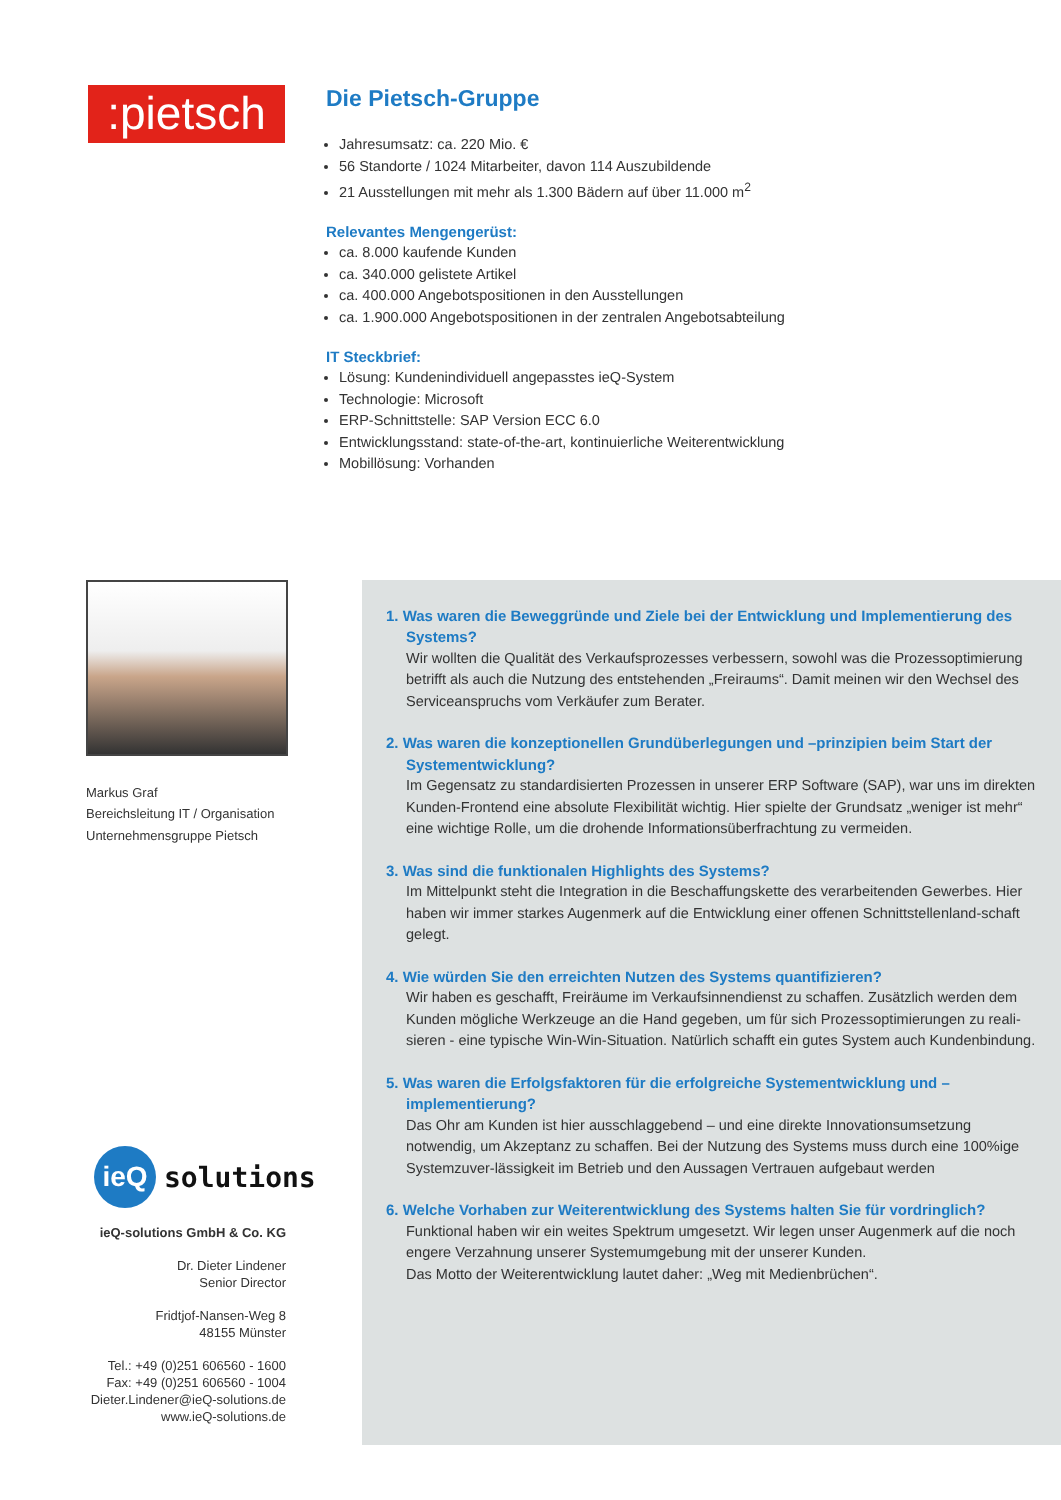:pietsch
Die Pietsch-Gruppe
Jahresumsatz: ca. 220 Mio. €
56 Standorte / 1024 Mitarbeiter, davon 114 Auszubildende
21 Ausstellungen mit mehr als 1.300 Bädern auf über 11.000 m<sup>2</sup>
Relevantes Mengengerüst:
ca. 8.000 kaufende Kunden
ca. 340.000 gelistete Artikel
ca. 400.000 Angebotspositionen in den Ausstellungen
ca. 1.900.000 Angebotspositionen in der zentralen Angebotsabteilung
IT Steckbrief:
Lösung: Kundenindividuell angepasstes ieQ-System
Technologie: Microsoft
ERP-Schnittstelle: SAP Version ECC 6.0
Entwicklungsstand: state-of-the-art, kontinuierliche Weiterentwicklung
Mobillösung: Vorhanden
Markus Graf
Bereichsleitung IT / Organisation
Unternehmensgruppe Pietsch
ieQ
solutions
ieQ-solutions GmbH & Co. KG
Dr. Dieter Lindener
Senior Director
Fridtjof-Nansen-Weg 8
48155 Münster
Tel.: +49 (0)251 606560 - 1600
Fax: +49 (0)251 606560 - 1004
Dieter.Lindener@ieQ-solutions.de
www.ieQ-solutions.de
1. Was waren die Beweggründe und Ziele bei der Entwicklung und Implementierung des Systems?
Wir wollten die Qualität des Verkaufsprozesses verbessern, sowohl was die Prozessoptimierung betrifft als auch die Nutzung des entstehenden „Freiraums“. Damit meinen wir den Wechsel des Serviceanspruchs vom Verkäufer zum Berater.
2. Was waren die konzeptionellen Grundüberlegungen und –prinzipien beim Start der Systementwicklung?
Im Gegensatz zu standardisierten Prozessen in unserer ERP Software (SAP), war uns im direkten Kunden-Frontend eine absolute Flexibilität wichtig. Hier spielte der Grundsatz „weniger ist mehr“ eine wichtige Rolle, um die drohende Informationsüberfrachtung zu vermeiden.
3. Was sind die funktionalen Highlights des Systems?
Im Mittelpunkt steht die Integration in die Beschaffungskette des verarbeitenden Gewerbes. Hier haben wir immer starkes Augenmerk auf die Entwicklung einer offenen Schnittstellenland-schaft gelegt.
4. Wie würden Sie den erreichten Nutzen des Systems quantifizieren?
Wir haben es geschafft, Freiräume im Verkaufsinnendienst zu schaffen. Zusätzlich werden dem Kunden mögliche Werkzeuge an die Hand gegeben, um für sich Prozessoptimierungen zu reali-sieren - eine typische Win-Win-Situation. Natürlich schafft ein gutes System auch Kundenbindung.
5. Was waren die Erfolgsfaktoren für die erfolgreiche Systementwicklung und –implementierung?
Das Ohr am Kunden ist hier ausschlaggebend – und eine direkte Innovationsumsetzung notwendig, um Akzeptanz zu schaffen. Bei der Nutzung des Systems muss durch eine 100%ige Systemzuver-lässigkeit im Betrieb und den Aussagen Vertrauen aufgebaut werden
6. Welche Vorhaben zur Weiterentwicklung des Systems halten Sie für vordringlich?
Funktional haben wir ein weites Spektrum umgesetzt. Wir legen unser Augenmerk auf die noch engere Verzahnung unserer Systemumgebung mit der unserer Kunden.
Das Motto der Weiterentwicklung lautet daher: „Weg mit Medienbrüchen“.